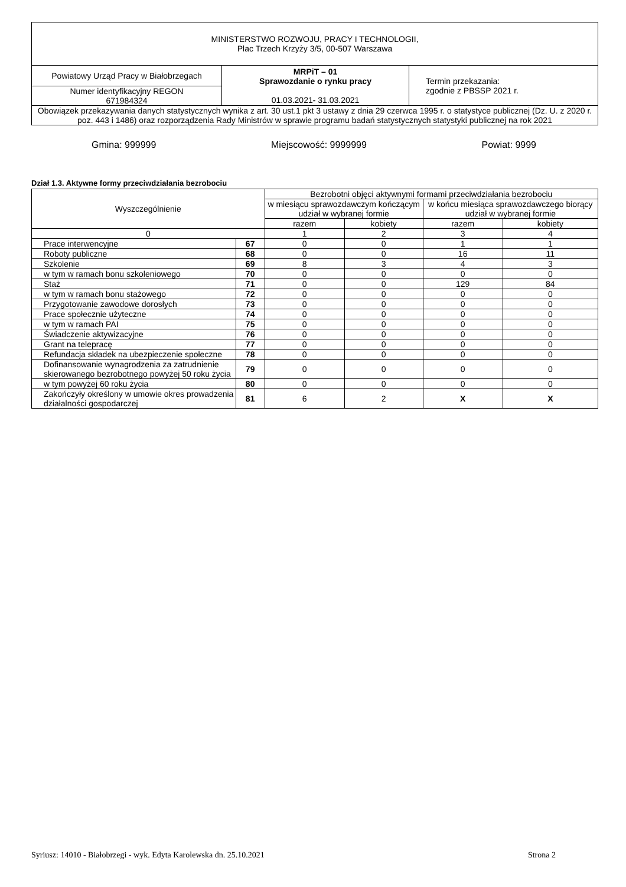| MINISTERSTWO ROZWOJU, PRACY I TECHNOLOGII, Plac Trzech Krzyży 3/5, 00-507 Warszawa | | |
| Powiatowy Urząd Pracy w Białobrzegach | MRPiT – 01 Sprawozdanie o rynku pracy 01.03.2021 - 31.03.2021 | Termin przekazania: zgodnie z PBSSP 2021 r. |
| Numer identyfikacyjny REGON 671984324 | | |
| Obowiązek przekazywania danych statystycznych wynika z art. 30 ust.1 pkt 3 ustawy z dnia 29 czerwca 1995 r. o statystyce publicznej (Dz. U. z 2020 r. poz. 443 i 1486) oraz rozporządzenia Rady Ministrów w sprawie programu badań statystycznych statystyki publicznej na rok 2021 | | |
Gmina: 999999 Miejscowość: 9999999 Powiat: 9999
Dział 1.3. Aktywne formy przeciwdziałania bezrobociu
| Wyszczególnienie | | Bezrobotni objęci aktywnymi formami przeciwdziałania bezrobociu | | | |
| --- | --- | --- | --- | --- | --- |
| | | w miesiącu sprawozdawczym kończącym udział w wybranej formie | | w końcu miesiąca sprawozdawczego biorący udział w wybranej formie | |
| | | razem | kobiety | razem | kobiety |
| 0 | | 1 | 2 | 3 | 4 |
| Prace interwencyjne | 67 | 0 | 0 | 1 | 1 |
| Roboty publiczne | 68 | 0 | 0 | 16 | 11 |
| Szkolenie | 69 | 8 | 3 | 4 | 3 |
| w tym w ramach bonu szkoleniowego | 70 | 0 | 0 | 0 | 0 |
| Staż | 71 | 0 | 0 | 129 | 84 |
| w tym w ramach bonu stażowego | 72 | 0 | 0 | 0 | 0 |
| Przygotowanie zawodowe dorosłych | 73 | 0 | 0 | 0 | 0 |
| Prace społecznie użyteczne | 74 | 0 | 0 | 0 | 0 |
| w tym w ramach PAI | 75 | 0 | 0 | 0 | 0 |
| Świadczenie aktywizacyjne | 76 | 0 | 0 | 0 | 0 |
| Grant na telepracę | 77 | 0 | 0 | 0 | 0 |
| Refundacja składek na ubezpieczenie społeczne | 78 | 0 | 0 | 0 | 0 |
| Dofinansowanie wynagrodzenia za zatrudnienie skierowanego bezrobotnego powyżej 50 roku życia | 79 | 0 | 0 | 0 | 0 |
| w tym powyżej 60 roku życia | 80 | 0 | 0 | 0 | 0 |
| Zakończyły określony w umowie okres prowadzenia działalności gospodarczej | 81 | 6 | 2 | X | X |
Syriusz: 14010 - Białobrzegi - wyk. Edyta Karolewska dn. 25.10.2021 Strona 2